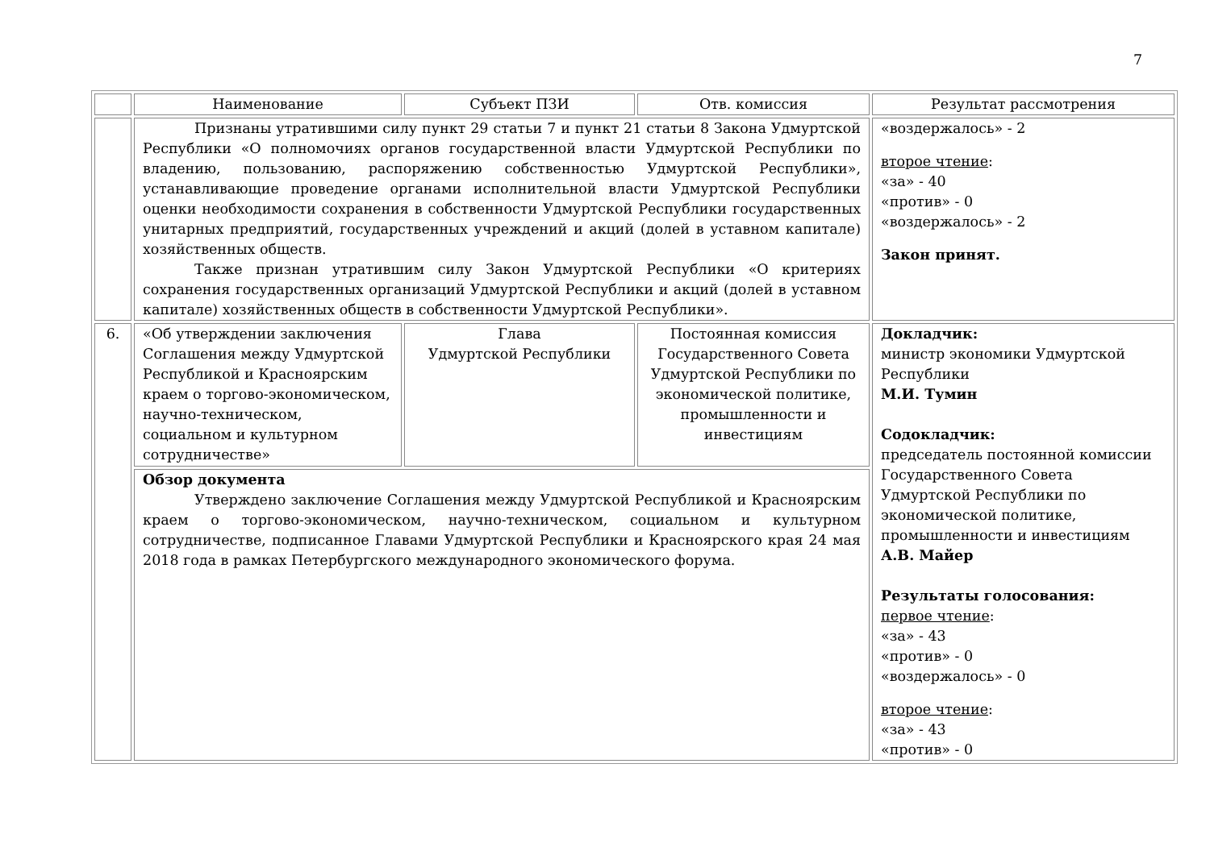7
| | Наименование | Субъект ПЗИ | Отв. комиссия | Результат рассмотрения |
| --- | --- | --- | --- | --- |
| | Признаны утратившими силу пункт 29 статьи 7 и пункт 21 статьи 8 Закона Удмуртской Республики «О полномочиях органов государственной власти Удмуртской Республики по владению, пользованию, распоряжению собственностью Удмуртской Республики», устанавливающие проведение органами исполнительной власти Удмуртской Республики оценки необходимости сохранения в собственности Удмуртской Республики государственных унитарных предприятий, государственных учреждений и акций (долей в уставном капитале) хозяйственных обществ. Также признан утратившим силу Закон Удмуртской Республики «О критериях сохранения государственных организаций Удмуртской Республики и акций (долей в уставном капитале) хозяйственных обществ в собственности Удмуртской Республики». | | | «воздержалось» - 2 второе чтение : «за» - 40 «против» - 0 «воздержалось» - 2 Закон принят. |
| 6. | «Об утверждении заключения Соглашения между Удмуртской Республикой и Красноярским краем о торгово-экономическом, научно-техническом, социальном и культурном сотрудничестве» | Глава Удмуртской Республики | Постоянная комиссия Государственного Совета Удмуртской Республики по экономической политике, промышленности и инвестициям | Докладчик: министр экономики Удмуртской Республики М.И. Тумин Содокладчик: председатель постоянной комиссии Государственного Совета Удмуртской Республики по экономической политике, промышленности и инвестициям А.В. Майер Результаты голосования: первое чтение : «за» - 43 «против» - 0 «воздержалось» - 0 второе чтение : «за» - 43 «против» - 0 |
| | Обзор документа Утверждено заключение Соглашения между Удмуртской Республикой и Красноярским краем о торгово-экономическом, научно-техническом, социальном и культурном сотрудничестве, подписанное Главами Удмуртской Республики и Красноярского края 24 мая 2018 года в рамках Петербургского международного экономического форума. | | | |